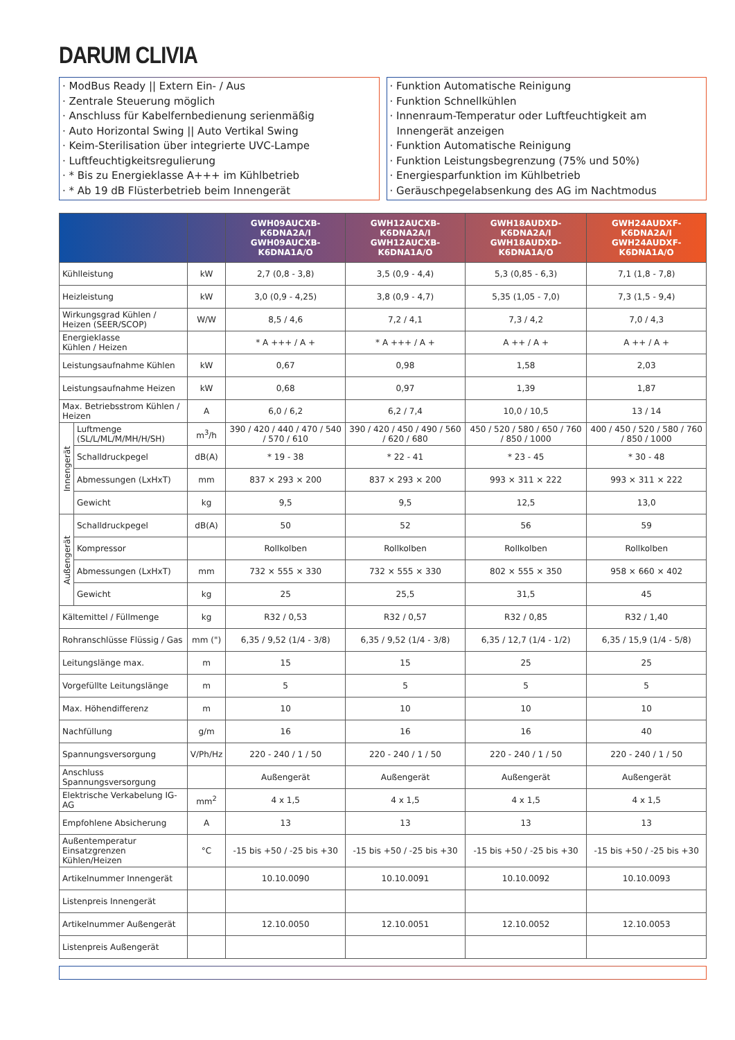DARUM CLIVIA
· ModBus Ready || Extern Ein- / Aus
· Zentrale Steuerung möglich
· Anschluss für Kabelfernbedienung serienmäßig
· Auto Horizontal Swing || Auto Vertikal Swing
· Keim-Sterilisation über integrierte UVC-Lampe
· Luftfeuchtigkeitsregulierung
· * Bis zu Energieklasse A+++ im Kühlbetrieb
· * Ab 19 dB Flüsterbetrieb beim Innengerät
· Funktion Automatische Reinigung
· Funktion Schnellkühlen
· Innenraum-Temperatur oder Luftfeuchtigkeit am Innengerät anzeigen
· Funktion Automatische Reinigung
· Funktion Leistungsbegrenzung (75% und 50%)
· Energiesparfunktion im Kühlbetrieb
· Geräuschpegelabsenkung des AG im Nachtmodus
| | | | GWH09AUCXB-K6DNA2A/I GWH09AUCXB-K6DNA1A/O | GWH12AUCXB-K6DNA2A/I GWH12AUCXB-K6DNA1A/O | GWH18AUDXD-K6DNA2A/I GWH18AUDXD-K6DNA1A/O | GWH24AUDXF-K6DNA2A/I GWH24AUDXF-K6DNA1A/O |
| --- | --- | --- | --- | --- | --- | --- |
| Kühlleistung | | kW | 2,7 (0,8 - 3,8) | 3,5 (0,9 - 4,4) | 5,3 (0,85 - 6,3) | 7,1 (1,8 - 7,8) |
| Heizleistung | | kW | 3,0 (0,9 - 4,25) | 3,8 (0,9 - 4,7) | 5,35 (1,05 - 7,0) | 7,3 (1,5 - 9,4) |
| Wirkungsgrad Kühlen / Heizen (SEER/SCOP) | | W/W | 8,5 / 4,6 | 7,2 / 4,1 | 7,3 / 4,2 | 7,0 / 4,3 |
| Energieklasse Kühlen / Heizen | | | * A +++ / A + | * A +++ / A + | A ++ / A + | A ++ / A + |
| Leistungsaufnahme Kühlen | | kW | 0,67 | 0,98 | 1,58 | 2,03 |
| Leistungsaufnahme Heizen | | kW | 0,68 | 0,97 | 1,39 | 1,87 |
| Max. Betriebsstrom Kühlen / Heizen | | A | 6,0 / 6,2 | 6,2 / 7,4 | 10,0 / 10,5 | 13 / 14 |
| Innengerät | Luftmenge (SL/L/ML/M/MH/H/SH) | m<sup>3</sup>/h | 390 / 420 / 440 / 470 / 540 / 570 / 610 | 390 / 420 / 450 / 490 / 560 / 620 / 680 | 450 / 520 / 580 / 650 / 760 / 850 / 1000 | 400 / 450 / 520 / 580 / 760 / 850 / 1000 |
| | Schalldruckpegel | dB(A) | * 19 - 38 | * 22 - 41 | * 23 - 45 | * 30 - 48 |
| | Abmessungen (LxHxT) | mm | 837 × 293 × 200 | 837 × 293 × 200 | 993 × 311 × 222 | 993 × 311 × 222 |
| | Gewicht | kg | 9,5 | 9,5 | 12,5 | 13,0 |
| Außengerät | Schalldruckpegel | dB(A) | 50 | 52 | 56 | 59 |
| | Kompressor | | Rollkolben | Rollkolben | Rollkolben | Rollkolben |
| | Abmessungen (LxHxT) | mm | 732 × 555 × 330 | 732 × 555 × 330 | 802 × 555 × 350 | 958 × 660 × 402 |
| | Gewicht | kg | 25 | 25,5 | 31,5 | 45 |
| Kältemittel / Füllmenge | | kg | R32 / 0,53 | R32 / 0,57 | R32 / 0,85 | R32 / 1,40 |
| Rohranschlüsse Flüssig / Gas | | mm (") | 6,35 / 9,52 (1/4 - 3/8) | 6,35 / 9,52 (1/4 - 3/8) | 6,35 / 12,7 (1/4 - 1/2) | 6,35 / 15,9 (1/4 - 5/8) |
| Leitungslänge max. | | m | 15 | 15 | 25 | 25 |
| Vorgefüllte Leitungslänge | | m | 5 | 5 | 5 | 5 |
| Max. Höhendifferenz | | m | 10 | 10 | 10 | 10 |
| Nachfüllung | | g/m | 16 | 16 | 16 | 40 |
| Spannungsversorgung | | V/Ph/Hz | 220 - 240 / 1 / 50 | 220 - 240 / 1 / 50 | 220 - 240 / 1 / 50 | 220 - 240 / 1 / 50 |
| Anschluss Spannungsversorgung | | | Außengerät | Außengerät | Außengerät | Außengerät |
| Elektrische Verkabelung IG-AG | | mm<sup>2</sup> | 4 x 1,5 | 4 x 1,5 | 4 x 1,5 | 4 x 1,5 |
| Empfohlene Absicherung | | A | 13 | 13 | 13 | 13 |
| Außentemperatur Einsatzgrenzen Kühlen/Heizen | | °C | -15 bis +50 / -25 bis +30 | -15 bis +50 / -25 bis +30 | -15 bis +50 / -25 bis +30 | -15 bis +50 / -25 bis +30 |
| Artikelnummer Innengerät | | | 10.10.0090 | 10.10.0091 | 10.10.0092 | 10.10.0093 |
| Listenpreis Innengerät | | | | | | |
| Artikelnummer Außengerät | | | 12.10.0050 | 12.10.0051 | 12.10.0052 | 12.10.0053 |
| Listenpreis Außengerät | | | | | | |